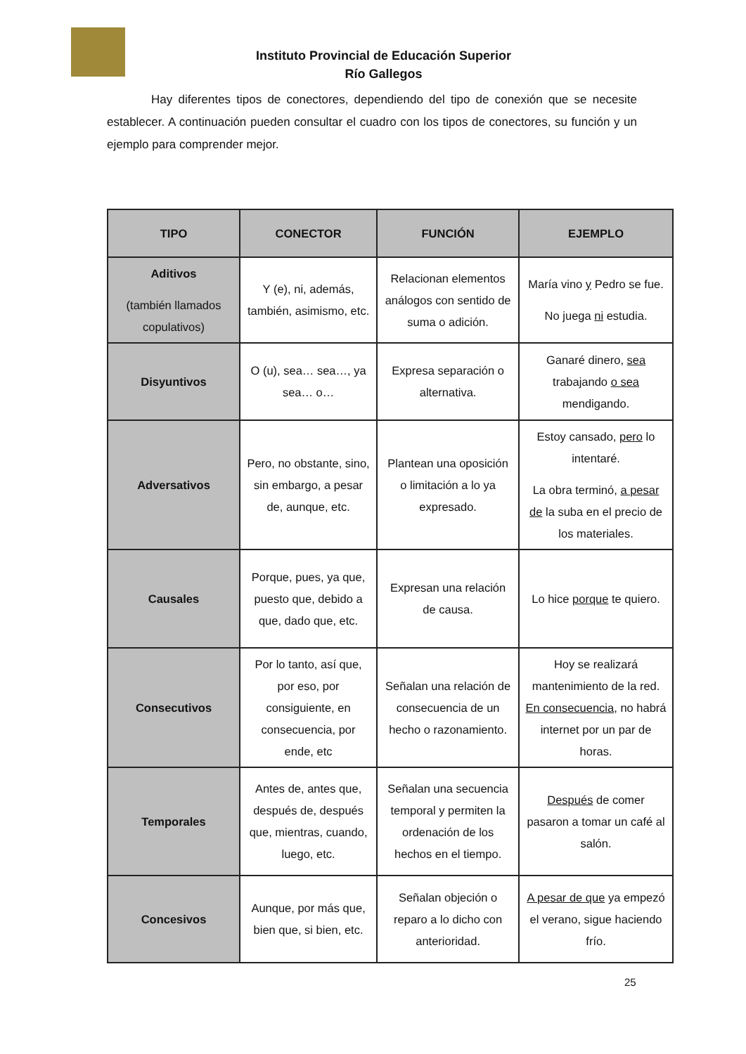Instituto Provincial de Educación Superior
Río Gallegos
Hay diferentes tipos de conectores, dependiendo del tipo de conexión que se necesite establecer. A continuación pueden consultar el cuadro con los tipos de conectores, su función y un ejemplo para comprender mejor.
| TIPO | CONECTOR | FUNCIÓN | EJEMPLO |
| --- | --- | --- | --- |
| Aditivos (también llamados copulativos) | Y (e), ni, además, también, asimismo, etc. | Relacionan elementos análogos con sentido de suma o adición. | María vino y Pedro se fue. No juega ni estudia. |
| Disyuntivos | O (u), sea… sea…, ya sea… o… | Expresa separación o alternativa. | Ganaré dinero, sea trabajando o sea mendigando. |
| Adversativos | Pero, no obstante, sino, sin embargo, a pesar de, aunque, etc. | Plantean una oposición o limitación a lo ya expresado. | Estoy cansado, pero lo intentaré. La obra terminó, a pesar de la suba en el precio de los materiales. |
| Causales | Porque, pues, ya que, puesto que, debido a que, dado que, etc. | Expresan una relación de causa. | Lo hice porque te quiero. |
| Consecutivos | Por lo tanto, así que, por eso, por consiguiente, en consecuencia, por ende, etc | Señalan una relación de consecuencia de un hecho o razonamiento. | Hoy se realizará mantenimiento de la red. En consecuencia , no habrá internet por un par de horas. |
| Temporales | Antes de, antes que, después de, después que, mientras, cuando, luego, etc. | Señalan una secuencia temporal y permiten la ordenación de los hechos en el tiempo. | Después de comer pasaron a tomar un café al salón. |
| Concesivos | Aunque, por más que, bien que, si bien, etc. | Señalan objeción o reparo a lo dicho con anterioridad. | A pesar de que ya empezó el verano, sigue haciendo frío. |
25